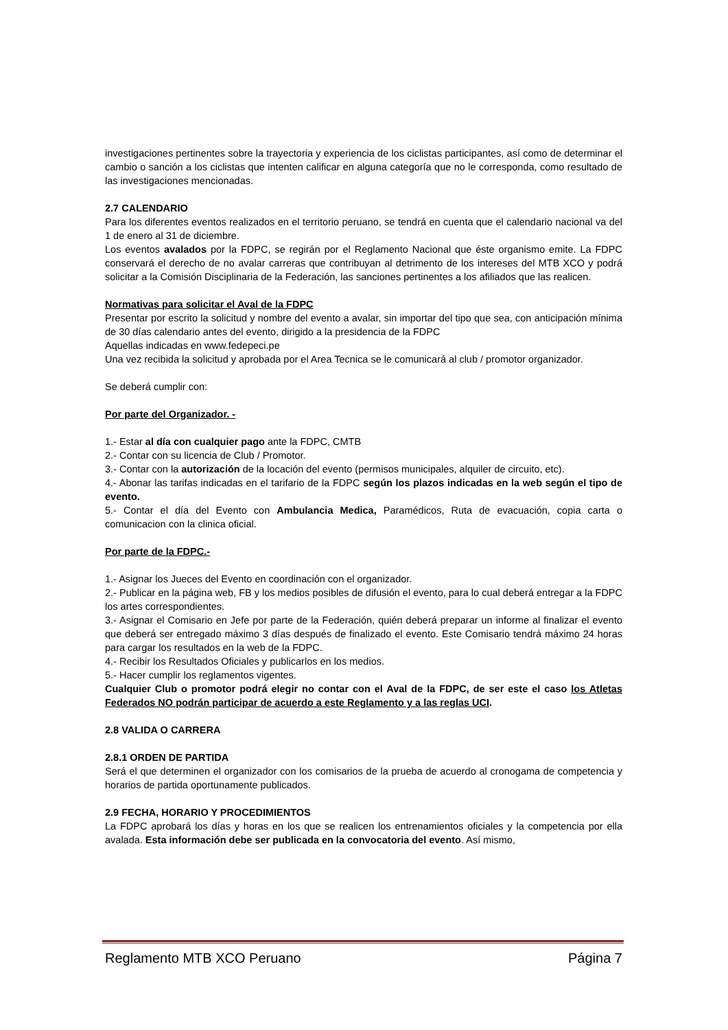investigaciones pertinentes sobre la trayectoria y experiencia de los ciclistas participantes, así como de determinar el cambio o sanción a los ciclistas que intenten calificar en alguna categoría que no le corresponda, como resultado de las investigaciones mencionadas.
2.7 CALENDARIO
Para los diferentes eventos realizados en el territorio peruano, se tendrá en cuenta que el calendario nacional va del 1 de enero al 31 de diciembre.
Los eventos avalados por la FDPC, se regirán por el Reglamento Nacional que éste organismo emite. La FDPC conservará el derecho de no avalar carreras que contribuyan al detrimento de los intereses del MTB XCO y podrá solicitar a la Comisión Disciplinaria de la Federación, las sanciones pertinentes a los afiliados que las realicen.
Normativas para solicitar el Aval de la FDPC
Presentar por escrito la solicitud y nombre del evento a avalar, sin importar del tipo que sea, con anticipación mínima de 30 días calendario antes del evento, dirigido a la presidencia de la FDPC
Aquellas indicadas en www.fedepeci.pe
Una vez recibida la solicitud y aprobada por el Area Tecnica se le comunicará al club / promotor organizador.
Se deberá cumplir con:
Por parte del Organizador. -
1.- Estar al día con cualquier pago ante la FDPC, CMTB
2.- Contar con su licencia de Club / Promotor.
3.- Contar con la autorización de la locación del evento (permisos municipales, alquiler de circuito, etc).
4.- Abonar las tarifas indicadas en el tarifario de la FDPC según los plazos indicadas en la web según el tipo de evento.
5.- Contar el día del Evento con Ambulancia Medica, Paramédicos, Ruta de evacuación, copia carta o comunicacion con la clinica oficial.
Por parte de la FDPC.-
1.- Asignar los Jueces del Evento en coordinación con el organizador.
2.- Publicar en la página web, FB y los medios posibles de difusión el evento, para lo cual deberá entregar a la FDPC los artes correspondientes.
3.- Asignar el Comisario en Jefe por parte de la Federación, quién deberá preparar un informe al finalizar el evento que deberá ser entregado máximo 3 días después de finalizado el evento. Este Comisario tendrá máximo 24 horas para cargar los resultados en la web de la FDPC.
4.- Recibir los Resultados Oficiales y publicarlos en los medios.
5.- Hacer cumplir los reglamentos vigentes.
Cualquier Club o promotor podrá elegir no contar con el Aval de la FDPC, de ser este el caso los Atletas Federados NO podrán participar de acuerdo a este Reglamento y a las reglas UCI.
2.8 VALIDA O CARRERA
2.8.1 ORDEN DE PARTIDA
Será el que determinen el organizador con los comisarios de la prueba de acuerdo al cronogama de competencia y horarios de partida oportunamente publicados.
2.9 FECHA, HORARIO Y PROCEDIMIENTOS
La FDPC aprobará los días y horas en los que se realicen los entrenamientos oficiales y la competencia por ella avalada. Esta información debe ser publicada en la convocatoria del evento. Así mismo,
Reglamento MTB XCO Peruano Página 7